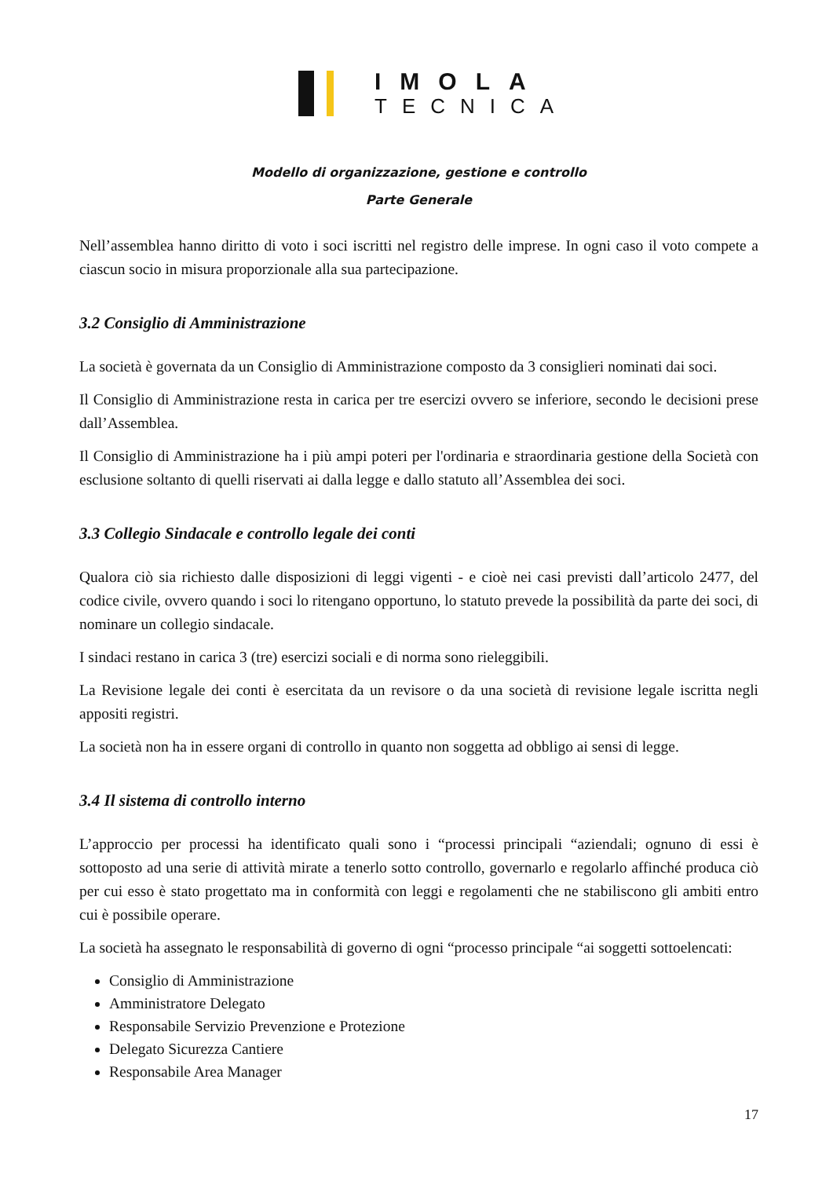IMOLA
TECNICA
Modello di organizzazione, gestione e controllo
Parte Generale
Nell’assemblea hanno diritto di voto i soci iscritti nel registro delle imprese. In ogni caso il voto compete a ciascun socio in misura proporzionale alla sua partecipazione.
3.2 Consiglio di Amministrazione
La società è governata da un Consiglio di Amministrazione composto da 3 consiglieri nominati dai soci.
Il Consiglio di Amministrazione resta in carica per tre esercizi ovvero se inferiore, secondo le decisioni prese dall’Assemblea.
Il Consiglio di Amministrazione ha i più ampi poteri per l'ordinaria e straordinaria gestione della Società con esclusione soltanto di quelli riservati ai dalla legge e dallo statuto all’Assemblea dei soci.
3.3 Collegio Sindacale e controllo legale dei conti
Qualora ciò sia richiesto dalle disposizioni di leggi vigenti - e cioè nei casi previsti dall’articolo 2477, del codice civile, ovvero quando i soci lo ritengano opportuno, lo statuto prevede la possibilità da parte dei soci, di nominare un collegio sindacale.
I sindaci restano in carica 3 (tre) esercizi sociali e di norma sono rieleggibili.
La Revisione legale dei conti è esercitata da un revisore o da una società di revisione legale iscritta negli appositi registri.
La società non ha in essere organi di controllo in quanto non soggetta ad obbligo ai sensi di legge.
3.4 Il sistema di controllo interno
L’approccio per processi ha identificato quali sono i “processi principali “aziendali; ognuno di essi è sottoposto ad una serie di attività mirate a tenerlo sotto controllo, governarlo e regolarlo affinché produca ciò per cui esso è stato progettato ma in conformità con leggi e regolamenti che ne stabiliscono gli ambiti entro cui è possibile operare.
La società ha assegnato le responsabilità di governo di ogni “processo principale “ai soggetti sottoelencati:
Consiglio di Amministrazione
Amministratore Delegato
Responsabile Servizio Prevenzione e Protezione
Delegato Sicurezza Cantiere
Responsabile Area Manager
17